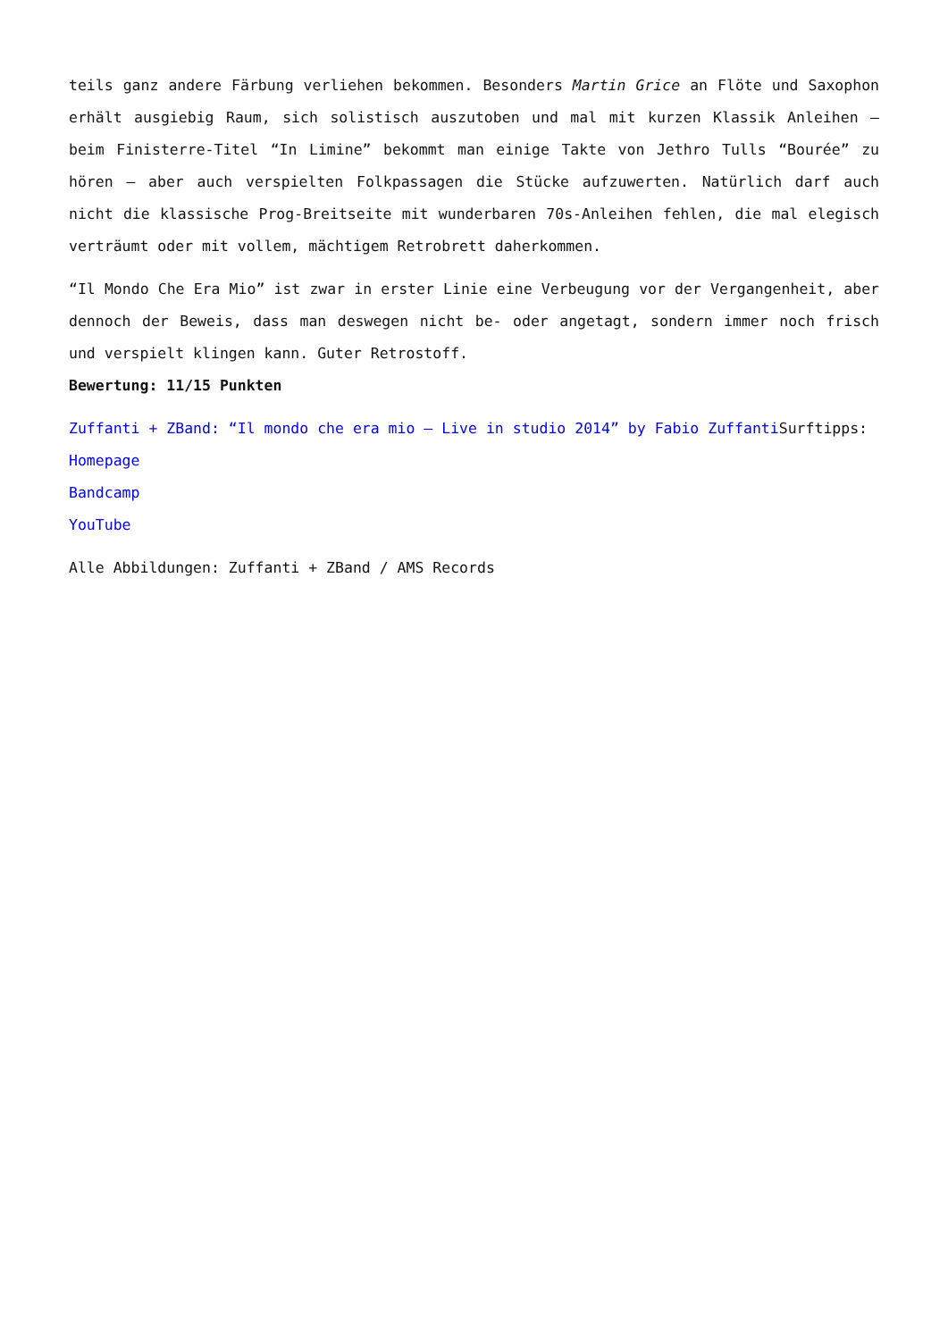teils ganz andere Färbung verliehen bekommen. Besonders Martin Grice an Flöte und Saxophon erhält ausgiebig Raum, sich solistisch auszutoben und mal mit kurzen Klassik Anleihen – beim Finisterre-Titel “In Limine” bekommt man einige Takte von Jethro Tulls “Bourée” zu hören – aber auch verspielten Folkpassagen die Stücke aufzuwerten. Natürlich darf auch nicht die klassische Prog-Breitseite mit wunderbaren 70s-Anleihen fehlen, die mal elegisch verträumt oder mit vollem, mächtigem Retrobrett daherkommen.
“Il Mondo Che Era Mio” ist zwar in erster Linie eine Verbeugung vor der Vergangenheit, aber dennoch der Beweis, dass man deswegen nicht be- oder angetagt, sondern immer noch frisch und verspielt klingen kann. Guter Retrostoff.
Bewertung: 11/15 Punkten
Zuffanti + ZBand: “Il mondo che era mio – Live in studio 2014” by Fabio Zuffanti Surftipps:
Homepage
Bandcamp
YouTube
Alle Abbildungen: Zuffanti + ZBand / AMS Records